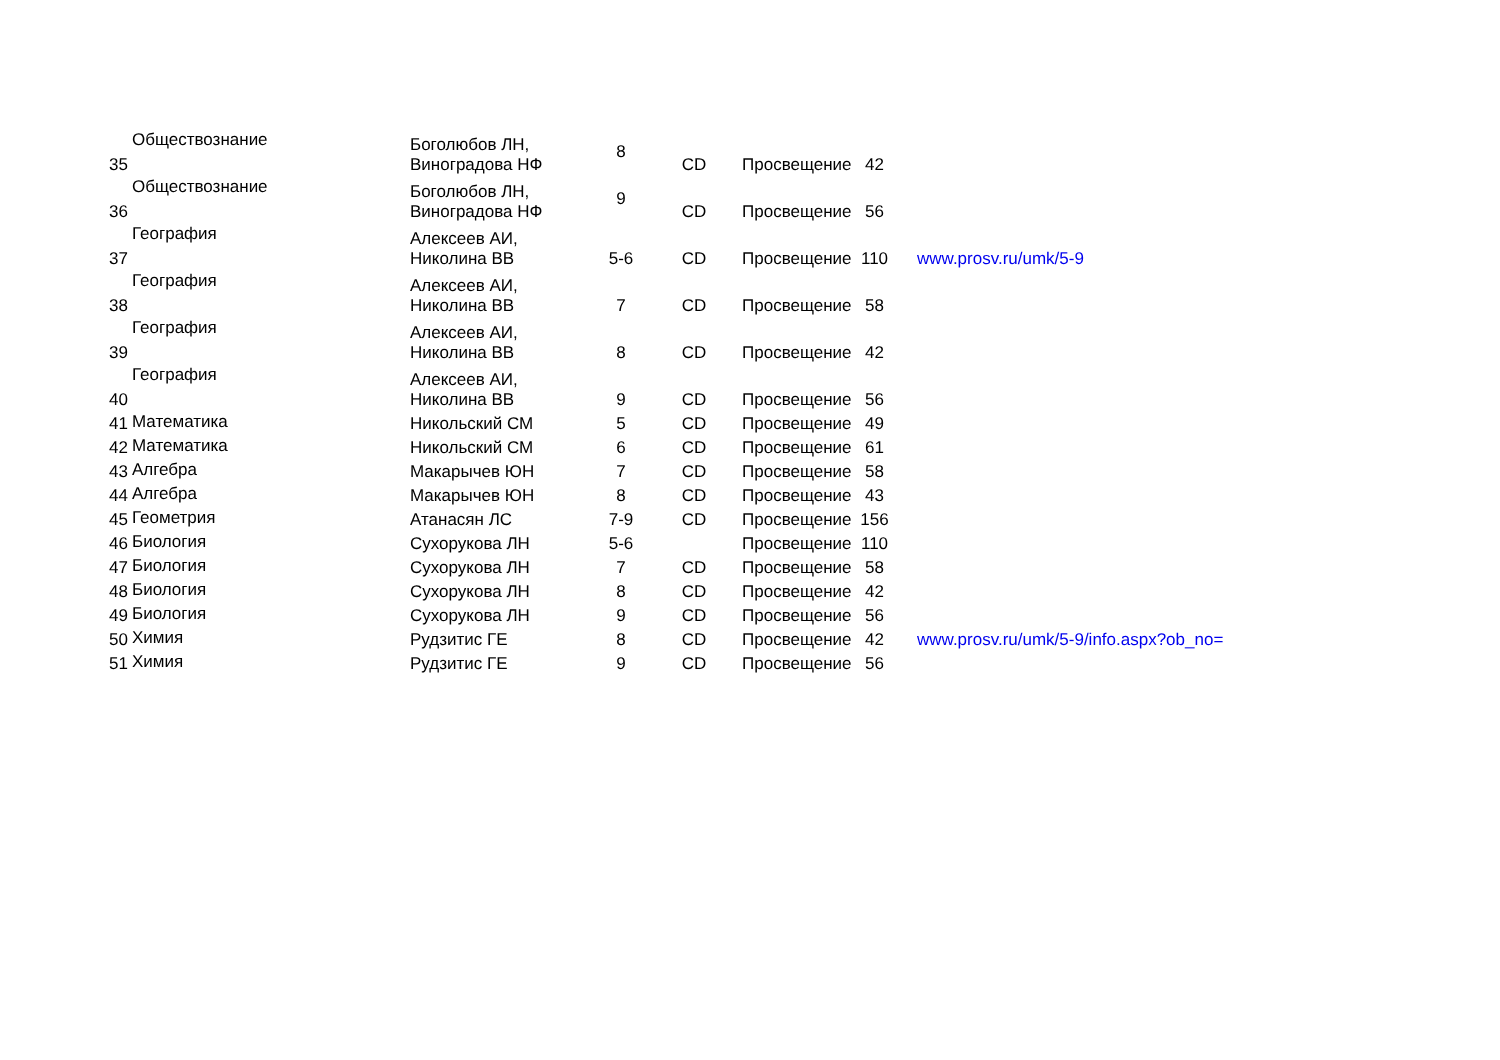| 35 | Обществознание | Боголюбов ЛН, Виноградова НФ | 8 | CD | Просвещение | 42 | |
| 36 | Обществознание | Боголюбов ЛН, Виноградова НФ | 9 | CD | Просвещение | 56 | |
| 37 | География | Алексеев АИ, Николина ВВ | 5-6 | CD | Просвещение | 110 | www.prosv.ru/umk/5-9 |
| 38 | География | Алексеев АИ, Николина ВВ | 7 | CD | Просвещение | 58 | |
| 39 | География | Алексеев АИ, Николина ВВ | 8 | CD | Просвещение | 42 | |
| 40 | География | Алексеев АИ, Николина ВВ | 9 | CD | Просвещение | 56 | |
| 41 | Математика | Никольский СМ | 5 | CD | Просвещение | 49 | |
| 42 | Математика | Никольский СМ | 6 | CD | Просвещение | 61 | |
| 43 | Алгебра | Макарычев ЮН | 7 | CD | Просвещение | 58 | |
| 44 | Алгебра | Макарычев ЮН | 8 | CD | Просвещение | 43 | |
| 45 | Геометрия | Атанасян ЛС | 7-9 | CD | Просвещение | 156 | |
| 46 | Биология | Сухорукова ЛН | 5-6 | | Просвещение | 110 | |
| 47 | Биология | Сухорукова ЛН | 7 | CD | Просвещение | 58 | |
| 48 | Биология | Сухорукова ЛН | 8 | CD | Просвещение | 42 | |
| 49 | Биология | Сухорукова ЛН | 9 | CD | Просвещение | 56 | |
| 50 | Химия | Рудзитис ГЕ | 8 | CD | Просвещение | 42 | www.prosv.ru/umk/5-9/info.aspx?ob_no= |
| 51 | Химия | Рудзитис ГЕ | 9 | CD | Просвещение | 56 | |